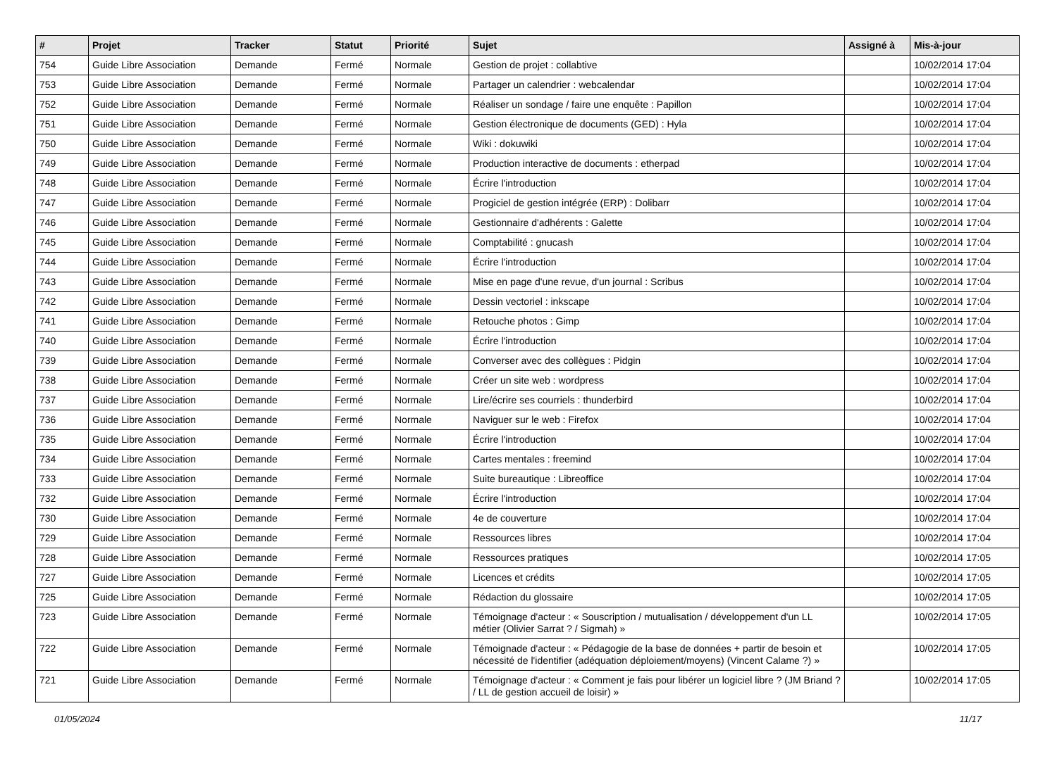| # | Projet | Tracker | Statut | Priorité | Sujet | Assigné à | Mis-à-jour |
| --- | --- | --- | --- | --- | --- | --- | --- |
| 754 | Guide Libre Association | Demande | Fermé | Normale | Gestion de projet : collabtive | | 10/02/2014 17:04 |
| 753 | Guide Libre Association | Demande | Fermé | Normale | Partager un calendrier : webcalendar | | 10/02/2014 17:04 |
| 752 | Guide Libre Association | Demande | Fermé | Normale | Réaliser un sondage / faire une enquête : Papillon | | 10/02/2014 17:04 |
| 751 | Guide Libre Association | Demande | Fermé | Normale | Gestion électronique de documents (GED) : Hyla | | 10/02/2014 17:04 |
| 750 | Guide Libre Association | Demande | Fermé | Normale | Wiki : dokuwiki | | 10/02/2014 17:04 |
| 749 | Guide Libre Association | Demande | Fermé | Normale | Production interactive de documents : etherpad | | 10/02/2014 17:04 |
| 748 | Guide Libre Association | Demande | Fermé | Normale | Écrire l'introduction | | 10/02/2014 17:04 |
| 747 | Guide Libre Association | Demande | Fermé | Normale | Progiciel de gestion intégrée (ERP) : Dolibarr | | 10/02/2014 17:04 |
| 746 | Guide Libre Association | Demande | Fermé | Normale | Gestionnaire d'adhérents : Galette | | 10/02/2014 17:04 |
| 745 | Guide Libre Association | Demande | Fermé | Normale | Comptabilité : gnucash | | 10/02/2014 17:04 |
| 744 | Guide Libre Association | Demande | Fermé | Normale | Écrire l'introduction | | 10/02/2014 17:04 |
| 743 | Guide Libre Association | Demande | Fermé | Normale | Mise en page d'une revue, d'un journal : Scribus | | 10/02/2014 17:04 |
| 742 | Guide Libre Association | Demande | Fermé | Normale | Dessin vectoriel : inkscape | | 10/02/2014 17:04 |
| 741 | Guide Libre Association | Demande | Fermé | Normale | Retouche photos : Gimp | | 10/02/2014 17:04 |
| 740 | Guide Libre Association | Demande | Fermé | Normale | Écrire l'introduction | | 10/02/2014 17:04 |
| 739 | Guide Libre Association | Demande | Fermé | Normale | Converser avec des collègues : Pidgin | | 10/02/2014 17:04 |
| 738 | Guide Libre Association | Demande | Fermé | Normale | Créer un site web : wordpress | | 10/02/2014 17:04 |
| 737 | Guide Libre Association | Demande | Fermé | Normale | Lire/écrire ses courriels : thunderbird | | 10/02/2014 17:04 |
| 736 | Guide Libre Association | Demande | Fermé | Normale | Naviguer sur le web : Firefox | | 10/02/2014 17:04 |
| 735 | Guide Libre Association | Demande | Fermé | Normale | Écrire l'introduction | | 10/02/2014 17:04 |
| 734 | Guide Libre Association | Demande | Fermé | Normale | Cartes mentales : freemind | | 10/02/2014 17:04 |
| 733 | Guide Libre Association | Demande | Fermé | Normale | Suite bureautique : Libreoffice | | 10/02/2014 17:04 |
| 732 | Guide Libre Association | Demande | Fermé | Normale | Écrire l'introduction | | 10/02/2014 17:04 |
| 730 | Guide Libre Association | Demande | Fermé | Normale | 4e de couverture | | 10/02/2014 17:04 |
| 729 | Guide Libre Association | Demande | Fermé | Normale | Ressources libres | | 10/02/2014 17:04 |
| 728 | Guide Libre Association | Demande | Fermé | Normale | Ressources pratiques | | 10/02/2014 17:05 |
| 727 | Guide Libre Association | Demande | Fermé | Normale | Licences et crédits | | 10/02/2014 17:05 |
| 725 | Guide Libre Association | Demande | Fermé | Normale | Rédaction du glossaire | | 10/02/2014 17:05 |
| 723 | Guide Libre Association | Demande | Fermé | Normale | Témoignage d'acteur : « Souscription / mutualisation / développement d'un LL métier (Olivier Sarrat ? / Sigmah) » | | 10/02/2014 17:05 |
| 722 | Guide Libre Association | Demande | Fermé | Normale | Témoignade d'acteur : « Pédagogie de la base de données + partir de besoin et nécessité de l'identifier (adéquation déploiement/moyens) (Vincent Calame ?) » | | 10/02/2014 17:05 |
| 721 | Guide Libre Association | Demande | Fermé | Normale | Témoignage d'acteur : « Comment je fais pour libérer un logiciel libre ? (JM Briand ? / LL de gestion accueil de loisir) » | | 10/02/2014 17:05 |
01/05/2024 11/17